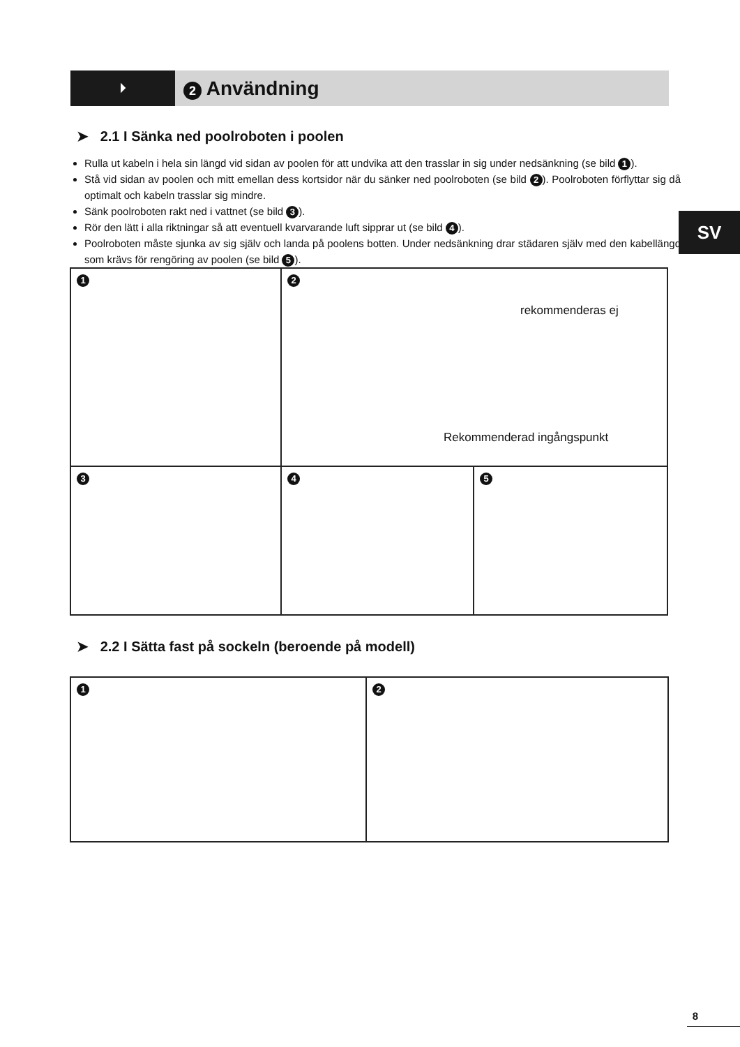⏵
2 Användning
➤ 2.1 I Sänka ned poolroboten i poolen
Rulla ut kabeln i hela sin längd vid sidan av poolen för att undvika att den trasslar in sig under nedsänkning (se bild 1).
Stå vid sidan av poolen och mitt emellan dess kortsidor när du sänker ned poolroboten (se bild 2). Poolroboten förflyttar sig då optimalt och kabeln trasslar sig mindre.
Sänk poolroboten rakt ned i vattnet (se bild 3).
Rör den lätt i alla riktningar så att eventuell kvarvarande luft sipprar ut (se bild 4).
Poolroboten måste sjunka av sig själv och landa på poolens botten. Under nedsänkning drar städaren själv med den kabellängd som krävs för rengöring av poolen (se bild 5).
SV
1
2
rekommenderas ej
Rekommenderad ingångspunkt
3
4
5
➤ 2.2 I Sätta fast på sockeln (beroende på modell)
1
2
8